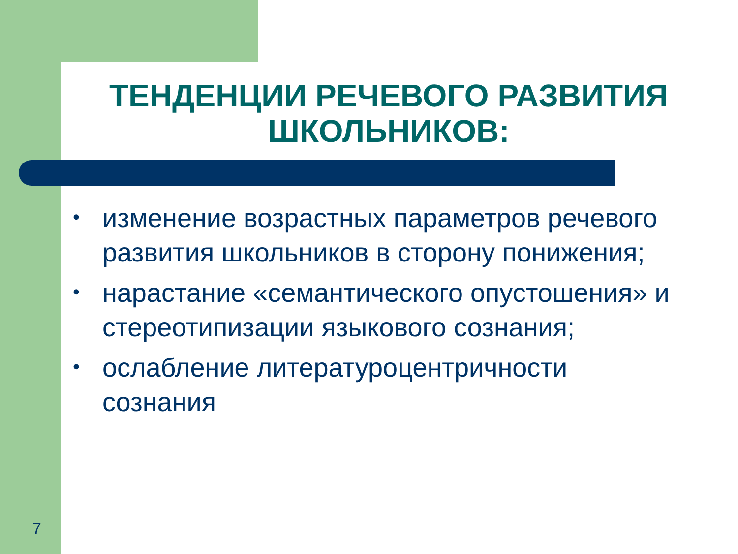ТЕНДЕНЦИИ РЕЧЕВОГО РАЗВИТИЯ ШКОЛЬНИКОВ:
• изменение возрастных параметров речевого развития школьников в сторону понижения;
• нарастание «семантического опустошения» и стереотипизации языкового сознания;
• ослабление литературоцентричности сознания
7